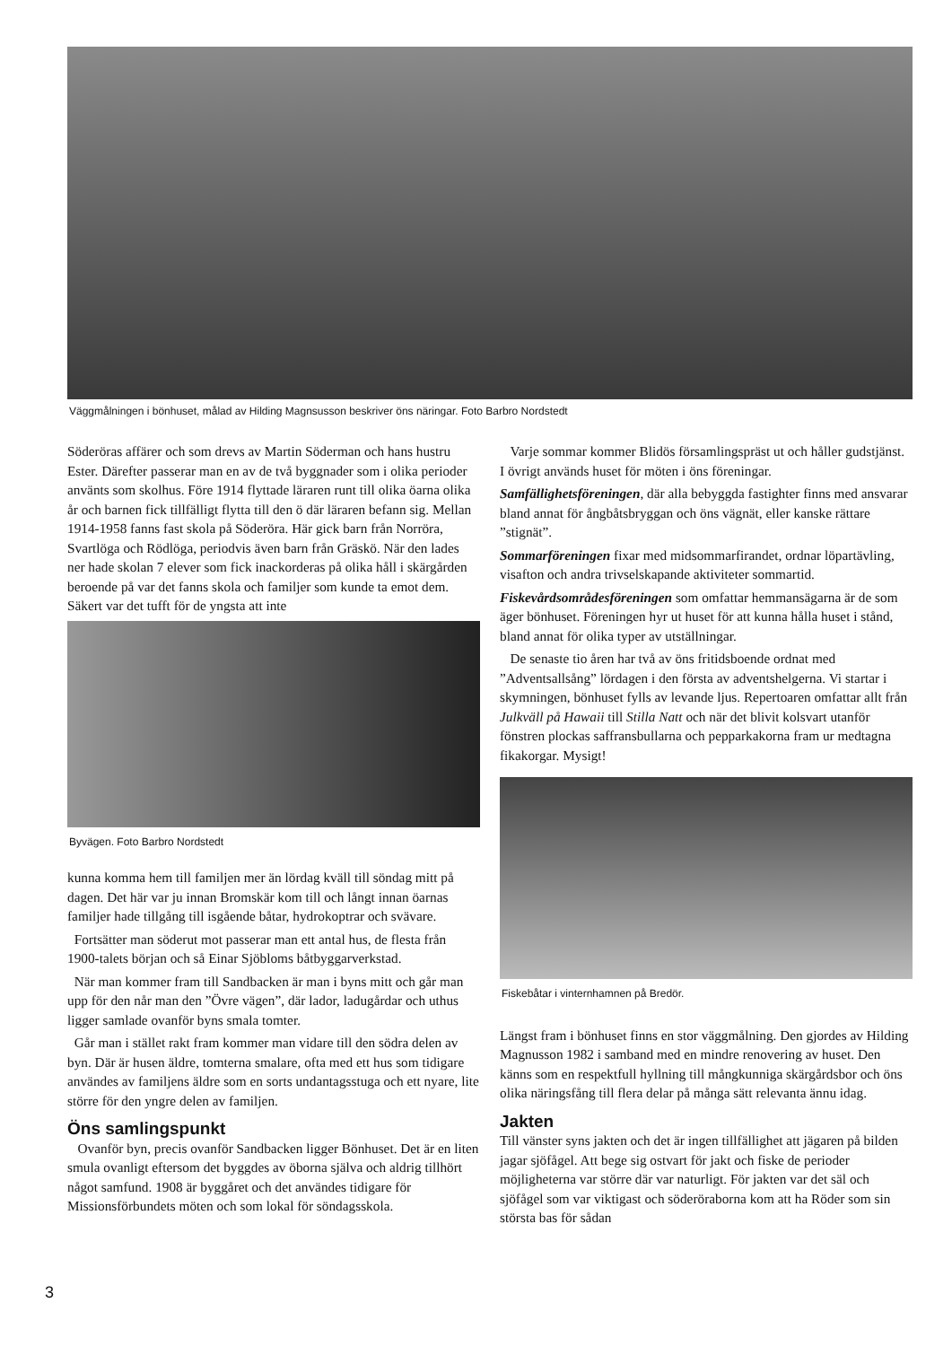Väggmålningen i bönhuset, målad av Hilding Magnsusson beskriver öns näringar. Foto Barbro Nordstedt
Söderöras affärer och som drevs av Martin Söderman och hans hustru Ester. Därefter passerar man en av de två byggnader som i olika perioder använts som skolhus. Före 1914 flyttade läraren runt till olika öarna olika år och barnen fick tillfälligt flytta till den ö där läraren befann sig. Mellan 1914-1958 fanns fast skola på Söderöra. Här gick barn från Norröra, Svartlöga och Rödlöga, periodvis även barn från Gräskö. När den lades ner hade skolan 7 elever som fick inackorderas på olika håll i skärgården beroende på var det fanns skola och familjer som kunde ta emot dem. Säkert var det tufft för de yngsta att inte
Byvägen. Foto Barbro Nordstedt
kunna komma hem till familjen mer än lördag kväll till söndag mitt på dagen. Det här var ju innan Bromskär kom till och långt innan öarnas familjer hade tillgång till isgående båtar, hydrokoptrar och svävare.
Fortsätter man söderut mot passerar man ett antal hus, de flesta från 1900-talets början och så Einar Sjöbloms båtbyggarverkstad.
När man kommer fram till Sandbacken är man i byns mitt och går man upp för den når man den ”Övre vägen”, där lador, ladugårdar och uthus ligger samlade ovanför byns smala tomter.
Går man i stället rakt fram kommer man vidare till den södra delen av byn. Där är husen äldre, tomterna smalare, ofta med ett hus som tidigare användes av familjens äldre som en sorts undantagsstuga och ett nyare, lite större för den yngre delen av familjen.
Öns samlingspunkt
Ovanför byn, precis ovanför Sandbacken ligger Bönhuset. Det är en liten smula ovanligt eftersom det byggdes av öborna själva och aldrig tillhört något samfund. 1908 är byggåret och det användes tidigare för Missionsförbundets möten och som lokal för söndagsskola.
Varje sommar kommer Blidös församlingspräst ut och håller gudstjänst. I övrigt används huset för möten i öns föreningar.
Samfällighetsföreningen, där alla bebyggda fastighter finns med ansvarar bland annat för ångbåtsbryggan och öns vägnät, eller kanske rättare ”stignät”.
Sommarföreningen fixar med midsommarfirandet, ordnar löpartävling, visafton och andra trivselskapande aktiviteter sommartid.
Fiskevårdsområdesföreningen som omfattar hemmansägarna är de som äger bönhuset. Föreningen hyr ut huset för att kunna hålla huset i stånd, bland annat för olika typer av utställningar.
De senaste tio åren har två av öns fritidsboende ordnat med ”Adventsallsång” lördagen i den första av adventshelgerna. Vi startar i skymningen, bönhuset fylls av levande ljus. Repertoaren omfattar allt från Julkväll på Hawaii till Stilla Natt och när det blivit kolsvart utanför fönstren plockas saffransbullarna och pepparkakorna fram ur medtagna fikakorgar. Mysigt!
Fiskebåtar i vinternhamnen på Bredör.
Längst fram i bönhuset finns en stor väggmålning. Den gjordes av Hilding Magnusson 1982 i samband med en mindre renovering av huset. Den känns som en respektfull hyllning till mångkunniga skärgårdsbor och öns olika näringsfång till flera delar på många sätt relevanta ännu idag.
Jakten
Till vänster syns jakten och det är ingen tillfällighet att jägaren på bilden jagar sjöfågel. Att bege sig ostvart för jakt och fiske de perioder möjligheterna var större där var naturligt. För jakten var det säl och sjöfågel som var viktigast och söderöraborna kom att ha Röder som sin största bas för sådan
3